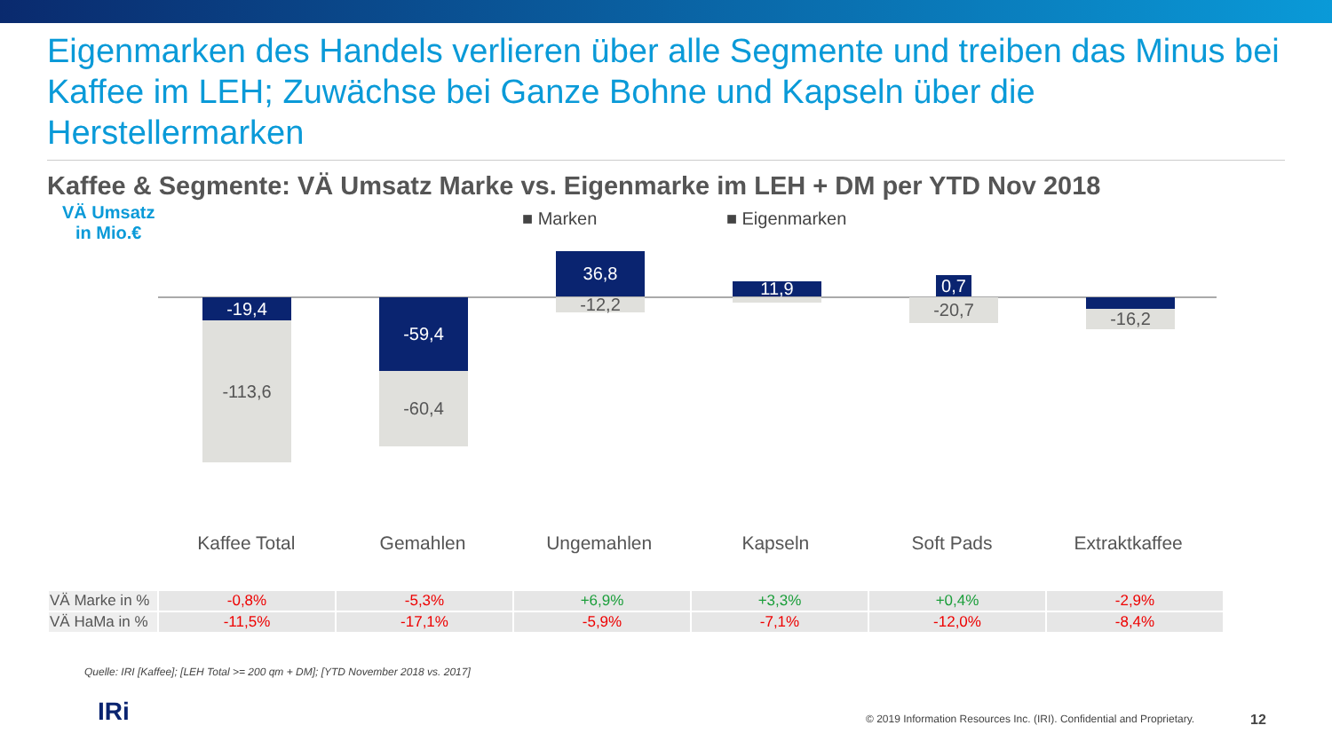Eigenmarken des Handels verlieren über alle Segmente und treiben das Minus bei Kaffee im LEH; Zuwächse bei Ganze Bohne und Kapseln über die Herstellermarken
Kaffee & Segmente: VÄ Umsatz Marke vs. Eigenmarke im LEH + DM per YTD Nov 2018
VÄ Umsatz
in Mio.€
■ Marken ■ Eigenmarken
-19,4
-113,6
-59,4
-60,4
36,8
-12,2
11,9
-4,1
0,7
-20,7
-9,4
-16,2
Kaffee Total Gemahlen Ungemahlen Kapseln Soft Pads Extraktkaffee
| VÄ Marke in % | -0,8% | -5,3% | +6,9% | +3,3% | +0,4% | -2,9% |
| VÄ HaMa in % | -11,5% | -17,1% | -5,9% | -7,1% | -12,0% | -8,4% |
Quelle: IRI [Kaffee]; [LEH Total >= 200 qm + DM]; [YTD November 2018 vs. 2017]
IRi
© 2019 Information Resources Inc. (IRI). Confidential and Proprietary.
12